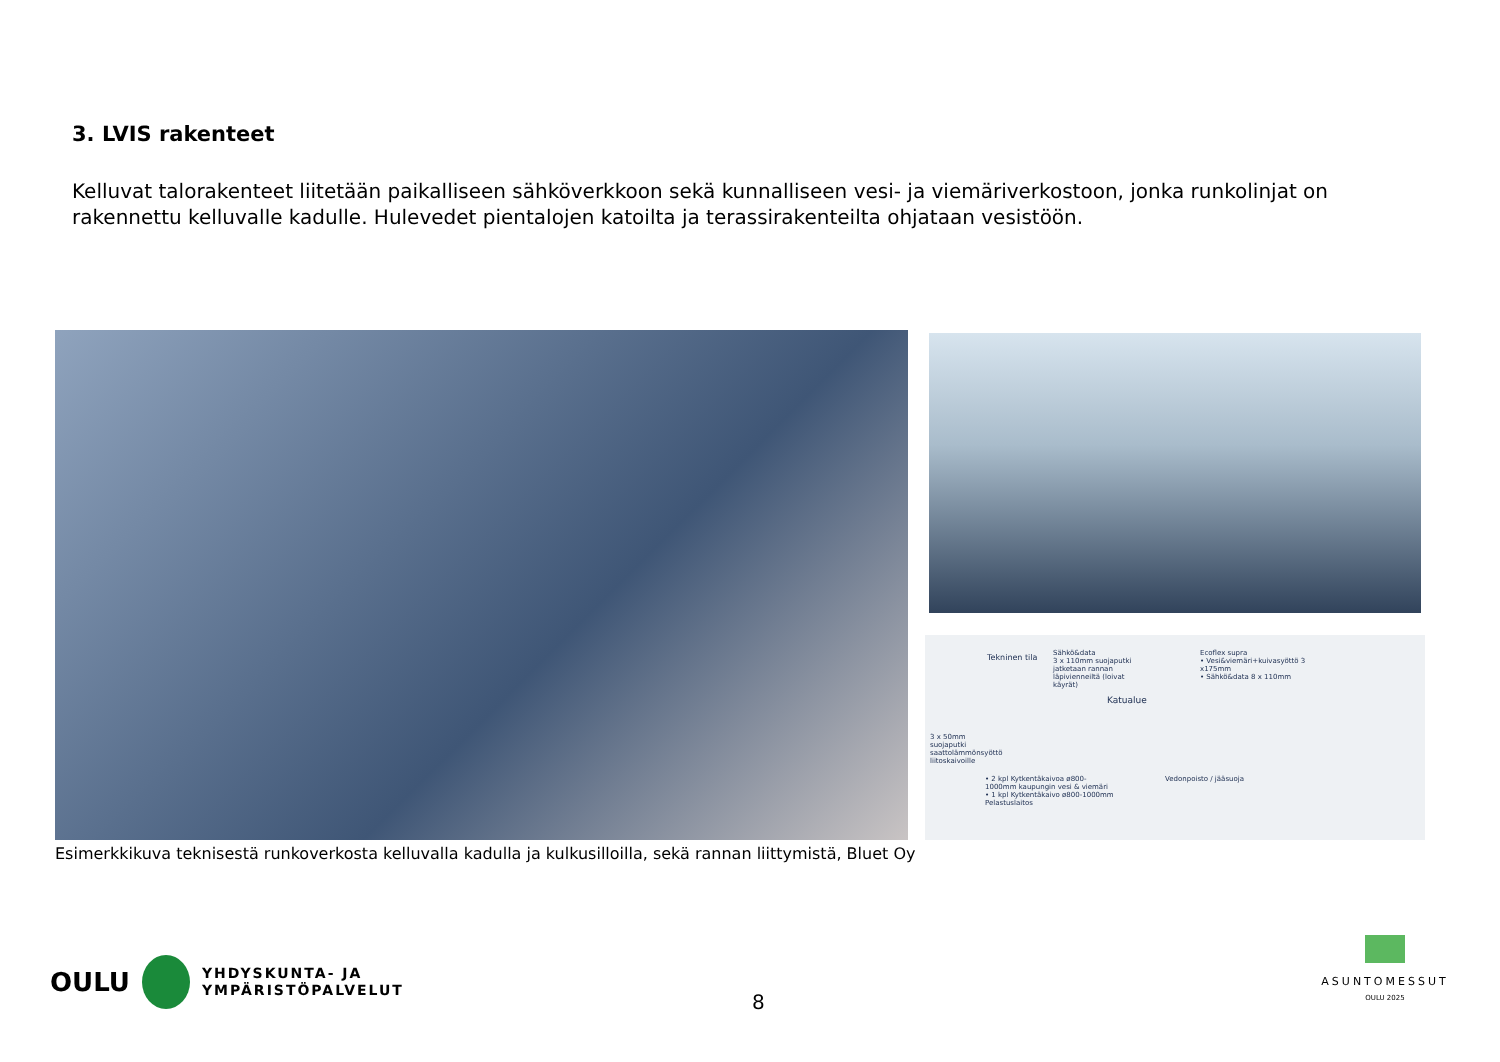3. LVIS rakenteet
Kelluvat talorakenteet liitetään paikalliseen sähköverkkoon sekä kunnalliseen vesi- ja viemäriverkostoon, jonka runkolinjat on rakennettu kelluvalle kadulle. Hulevedet pientalojen katoilta ja terassirakenteilta ohjataan vesistöön.
Tekninen tila
Sähkö&data
3 x 110mm suojaputki jatketaan rannan läpivienneiltä (loivat käyrät)
Ecoflex supra
• Vesi&viemäri+kuivasyöttö 3 x175mm
• Sähkö&data 8 x 110mm
Katualue
3 x 50mm suojaputki saattolämmönsyöttö liitoskaivoille
• 2 kpl Kytkentäkaivoa ø800-1000mm kaupungin vesi & viemäri
• 1 kpl Kytkentäkaivo ø800-1000mm Pelastuslaitos
Vedonpoisto / jääsuoja
Esimerkkikuva teknisestä runkoverkosta kelluvalla kadulla ja kulkusilloilla, sekä rannan liittymistä, Bluet Oy
OULU
YHDYSKUNTA- JA
YMPÄRISTÖPALVELUT
8
ASUNTOMESSUT
OULU 2025